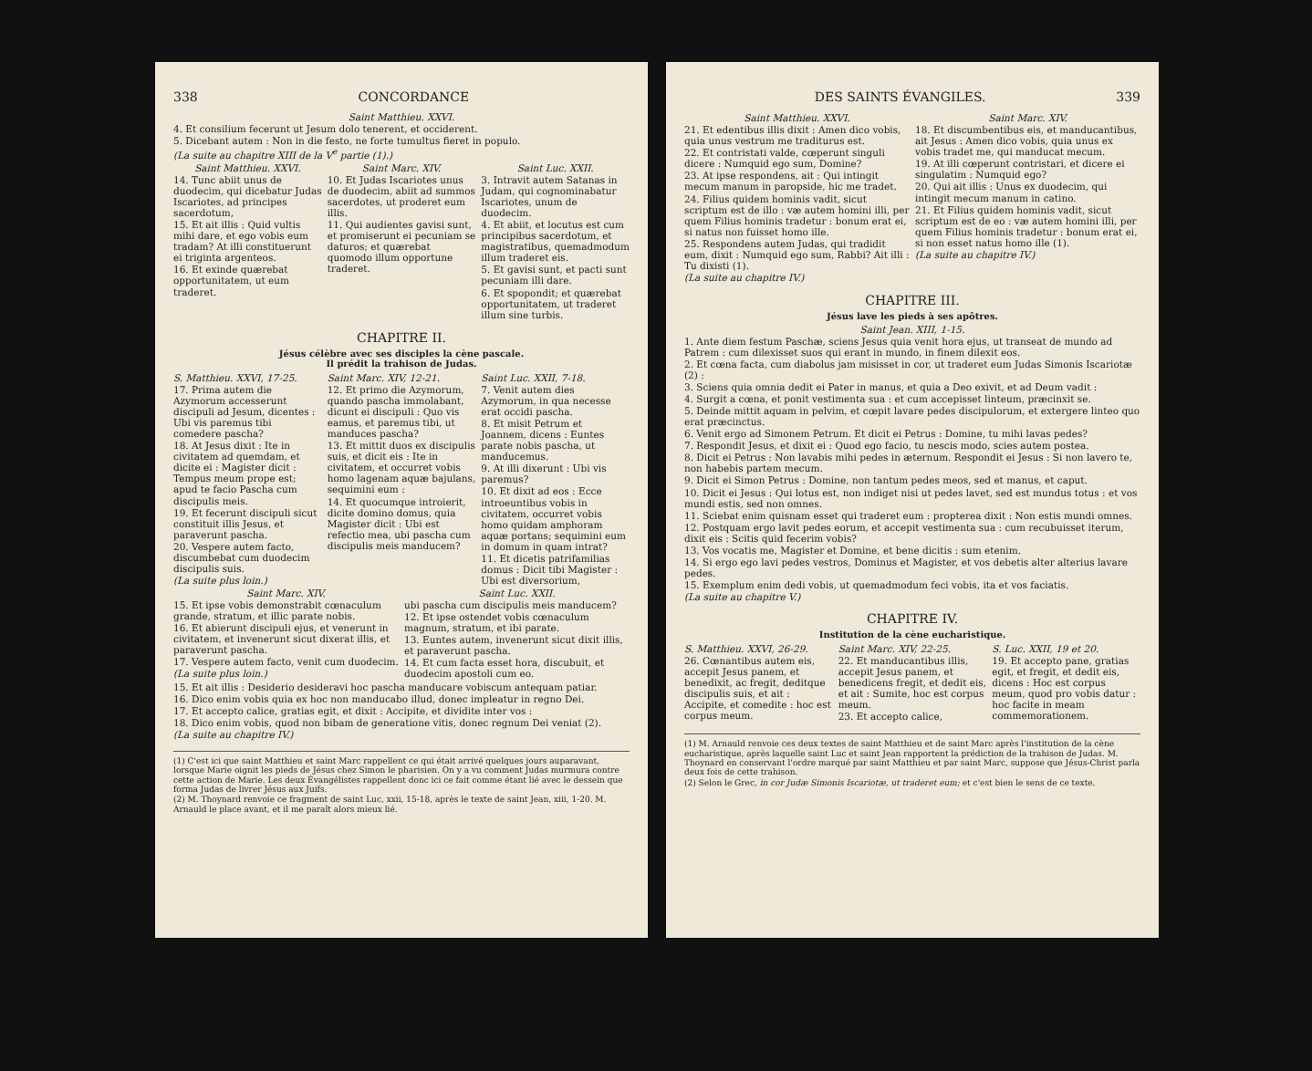338 CONCORDANCE
Saint Matthieu. XXVI.
4. Et consilium fecerunt ut Jesum dolo tenerent, et occiderent.
5. Dicebant autem : Non in die festo, ne forte tumultus fieret in populo.
(La suite au chapitre XIII de la V<sup>e</sup> partie (1).)
Saint Matthieu. XXVI.
14. Tunc abiit unus de duodecim, qui dicebatur Judas Iscariotes, ad principes sacerdotum,
15. Et ait illis : Quid vultis mihi dare, et ego vobis eum tradam? At illi constituerunt ei triginta argenteos.
16. Et exinde quærebat opportunitatem, ut eum traderet.
Saint Marc. XIV.
10. Et Judas Iscariotes unus de duodecim, abiit ad summos sacerdotes, ut proderet eum illis.
11. Qui audientes gavisi sunt, et promiserunt ei pecuniam se daturos; et quærebat quomodo illum opportune traderet.
Saint Luc. XXII.
3. Intravit autem Satanas in Judam, qui cognominabatur Iscariotes, unum de duodecim.
4. Et abiit, et locutus est cum principibus sacerdotum, et magistratibus, quemadmodum illum traderet eis.
5. Et gavisi sunt, et pacti sunt pecuniam illi dare.
6. Et spopondit; et quærebat opportunitatem, ut traderet illum sine turbis.
CHAPITRE II.
Jésus célèbre avec ses disciples la cène pascale.
Il prédit la trahison de Judas.
S. Matthieu. XXVI, 17-25.
17. Prima autem die Azymorum accesserunt discipuli ad Jesum, dicentes : Ubi vis paremus tibi comedere pascha?
18. At Jesus dixit : Ite in civitatem ad quemdam, et dicite ei : Magister dicit : Tempus meum prope est; apud te facio Pascha cum discipulis meis.
19. Et fecerunt discipuli sicut constituit illis Jesus, et paraverunt pascha.
20. Vespere autem facto, discumbebat cum duodecim discipulis suis.
(La suite plus loin.)
Saint Marc. XIV, 12-21.
12. Et primo die Azymorum, quando pascha immolabant, dicunt ei discipuli : Quo vis eamus, et paremus tibi, ut manduces pascha?
13. Et mittit duos ex discipulis suis, et dicit eis : Ite in civitatem, et occurret vobis homo lagenam aquæ bajulans, sequimini eum :
14. Et quocumque introierit, dicite domino domus, quia Magister dicit : Ubi est refectio mea, ubi pascha cum discipulis meis manducem?
Saint Luc. XXII, 7-18.
7. Venit autem dies Azymorum, in qua necesse erat occidi pascha.
8. Et misit Petrum et Joannem, dicens : Euntes parate nobis pascha, ut manducemus.
9. At illi dixerunt : Ubi vis paremus?
10. Et dixit ad eos : Ecce introeuntibus vobis in civitatem, occurret vobis homo quidam amphoram aquæ portans; sequimini eum in domum in quam intrat?
11. Et dicetis patrifamilias domus : Dicit tibi Magister : Ubi est diversorium,
Saint Marc. XIV.
15. Et ipse vobis demonstrabit cœnaculum grande, stratum, et illic parate nobis.
16. Et abierunt discipuli ejus, et venerunt in civitatem, et invenerunt sicut dixerat illis, et paraverunt pascha.
17. Vespere autem facto, venit cum duodecim.
(La suite plus loin.)
Saint Luc. XXII.
ubi pascha cum discipulis meis manducem?
12. Et ipse ostendet vobis cœnaculum magnum, stratum, et ibi parate.
13. Euntes autem, invenerunt sicut dixit illis, et paraverunt pascha.
14. Et cum facta esset hora, discubuit, et duodecim apostoli cum eo.
15. Et ait illis : Desiderio desideravi hoc pascha manducare vobiscum antequam patiar.
16. Dico enim vobis quia ex hoc non manducabo illud, donec impleatur in regno Dei.
17. Et accepto calice, gratias egit, et dixit : Accipite, et dividite inter vos :
18. Dico enim vobis, quod non bibam de generatione vitis, donec regnum Dei veniat (2).
(La suite au chapitre IV.)
(1) C'est ici que saint Matthieu et saint Marc rappellent ce qui était arrivé quelques jours auparavant, lorsque Marie oignit les pieds de Jésus chez Simon le pharisien. On y a vu comment Judas murmura contre cette action de Marie. Les deux Évangélistes rappellent donc ici ce fait comme étant lié avec le dessein que forma Judas de livrer Jésus aux Juifs.
(2) M. Thoynard renvoie ce fragment de saint Luc, xxii, 15-18, après le texte de saint Jean, xiii, 1-20. M. Arnauld le place avant, et il me paraît alors mieux lié.
DES SAINTS ÉVANGILES. 339
Saint Matthieu. XXVI.
21. Et edentibus illis dixit : Amen dico vobis, quia unus vestrum me traditurus est.
22. Et contristati valde, cœperunt singuli dicere : Numquid ego sum, Domine?
23. At ipse respondens, ait : Qui intingit mecum manum in paropside, hic me tradet.
24. Filius quidem hominis vadit, sicut scriptum est de illo : væ autem homini illi, per quem Filius hominis tradetur : bonum erat ei, si natus non fuisset homo ille.
25. Respondens autem Judas, qui tradidit eum, dixit : Numquid ego sum, Rabbi? Ait illi : Tu dixisti (1).
(La suite au chapitre IV.)
Saint Marc. XIV.
18. Et discumbentibus eis, et manducantibus, ait Jesus : Amen dico vobis, quia unus ex vobis tradet me, qui manducat mecum.
19. At illi cœperunt contristari, et dicere ei singulatim : Numquid ego?
20. Qui ait illis : Unus ex duodecim, qui intingit mecum manum in catino.
21. Et Filius quidem hominis vadit, sicut scriptum est de eo : væ autem homini illi, per quem Filius hominis tradetur : bonum erat ei, si non esset natus homo ille (1).
(La suite au chapitre IV.)
CHAPITRE III.
Jésus lave les pieds à ses apôtres.
Saint Jean. XIII, 1-15.
1. Ante diem festum Paschæ, sciens Jesus quia venit hora ejus, ut transeat de mundo ad Patrem : cum dilexisset suos qui erant in mundo, in finem dilexit eos.
2. Et cœna facta, cum diabolus jam misisset in cor, ut traderet eum Judas Simonis Iscariotæ (2) :
3. Sciens quia omnia dedit ei Pater in manus, et quia a Deo exivit, et ad Deum vadit :
4. Surgit a cœna, et ponit vestimenta sua : et cum accepisset linteum, præcinxit se.
5. Deinde mittit aquam in pelvim, et cœpit lavare pedes discipulorum, et extergere linteo quo erat præcinctus.
6. Venit ergo ad Simonem Petrum. Et dicit ei Petrus : Domine, tu mihi lavas pedes?
7. Respondit Jesus, et dixit ei : Quod ego facio, tu nescis modo, scies autem postea.
8. Dicit ei Petrus : Non lavabis mihi pedes in æternum. Respondit ei Jesus : Si non lavero te, non habebis partem mecum.
9. Dicit ei Simon Petrus : Domine, non tantum pedes meos, sed et manus, et caput.
10. Dicit ei Jesus : Qui lotus est, non indiget nisi ut pedes lavet, sed est mundus totus : et vos mundi estis, sed non omnes.
11. Sciebat enim quisnam esset qui traderet eum : propterea dixit : Non estis mundi omnes.
12. Postquam ergo lavit pedes eorum, et accepit vestimenta sua : cum recubuisset iterum, dixit eis : Scitis quid fecerim vobis?
13. Vos vocatis me, Magister et Domine, et bene dicitis : sum etenim.
14. Si ergo ego lavi pedes vestros, Dominus et Magister, et vos debetis alter alterius lavare pedes.
15. Exemplum enim dedi vobis, ut quemadmodum feci vobis, ita et vos faciatis.
(La suite au chapitre V.)
CHAPITRE IV.
Institution de la cène eucharistique.
S. Matthieu. XXVI, 26-29.
26. Cœnantibus autem eis, accepit Jesus panem, et benedixit, ac fregit, deditque discipulis suis, et ait : Accipite, et comedite : hoc est corpus meum.
Saint Marc. XIV, 22-25.
22. Et manducantibus illis, accepit Jesus panem, et benedicens fregit, et dedit eis, et ait : Sumite, hoc est corpus meum.
23. Et accepto calice,
S. Luc. XXII, 19 et 20.
19. Et accepto pane, gratias egit, et fregit, et dedit eis, dicens : Hoc est corpus meum, quod pro vobis datur : hoc facite in meam commemorationem.
(1) M. Arnauld renvoie ces deux textes de saint Matthieu et de saint Marc après l'institution de la cène eucharistique, après laquelle saint Luc et saint Jean rapportent la prédiction de la trahison de Judas. M. Thoynard en conservant l'ordre marqué par saint Matthieu et par saint Marc, suppose que Jésus-Christ parla deux fois de cette trahison.
(2) Selon le Grec, in cor Judæ Simonis Iscariotæ, ut traderet eum; et c'est bien le sens de ce texte.